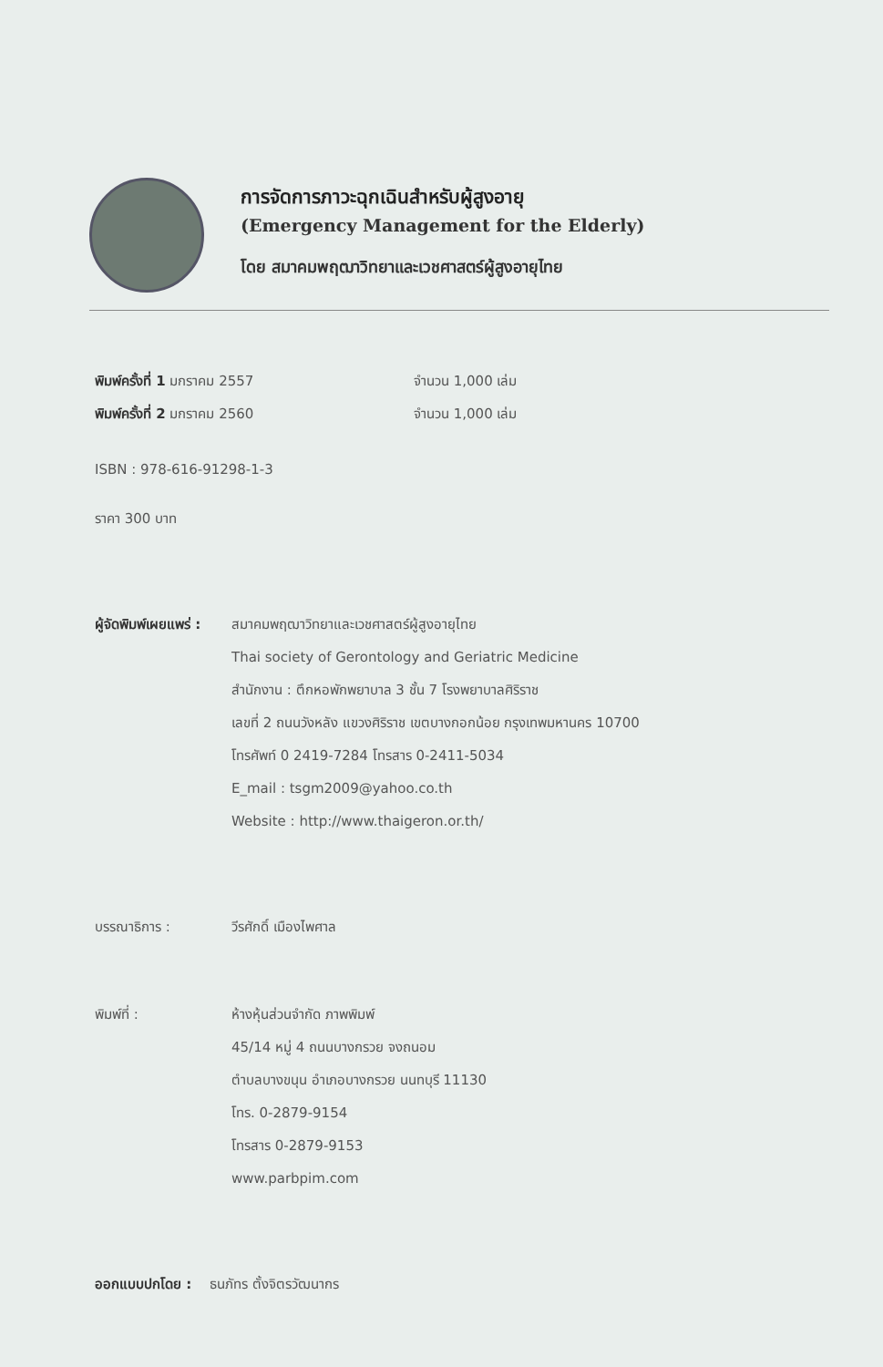การจัดการภาวะฉุกเฉินสำหรับผู้สูงอายุ
(Emergency Management for the Elderly)
โดย สมาคมพฤฒาวิทยาและเวชศาสตร์ผู้สูงอายุไทย
พิมพ์ครั้งที่ 1 มกราคม 2557 จำนวน 1,000 เล่ม
พิมพ์ครั้งที่ 2 มกราคม 2560 จำนวน 1,000 เล่ม
ISBN : 978-616-91298-1-3
ราคา 300 บาท
ผู้จัดพิมพ์เผยแพร่ :
สมาคมพฤฒาวิทยาและเวชศาสตร์ผู้สูงอายุไทย
Thai society of Gerontology and Geriatric Medicine
สำนักงาน : ตึกหอพักพยาบาล 3 ชั้น 7 โรงพยาบาลศิริราช
เลขที่ 2 ถนนวังหลัง แขวงศิริราช เขตบางกอกน้อย กรุงเทพมหานคร 10700
โทรศัพท์ 0 2419-7284 โทรสาร 0-2411-5034
E_mail : tsgm2009@yahoo.co.th
Website : http://www.thaigeron.or.th/
บรรณาธิการ : วีรศักดิ์ เมืองไพศาล
พิมพ์ที่ : ห้างหุ้นส่วนจำกัด ภาพพิมพ์
45/14 หมู่ 4 ถนนบางกรวย จงถนอม
ตำบลบางขนุน อำเภอบางกรวย นนทบุรี 11130
โทร. 0-2879-9154
โทรสาร 0-2879-9153
www.parbpim.com
ออกแบบปกโดย : ธนภัทร ตั้งจิตรวัฒนากร